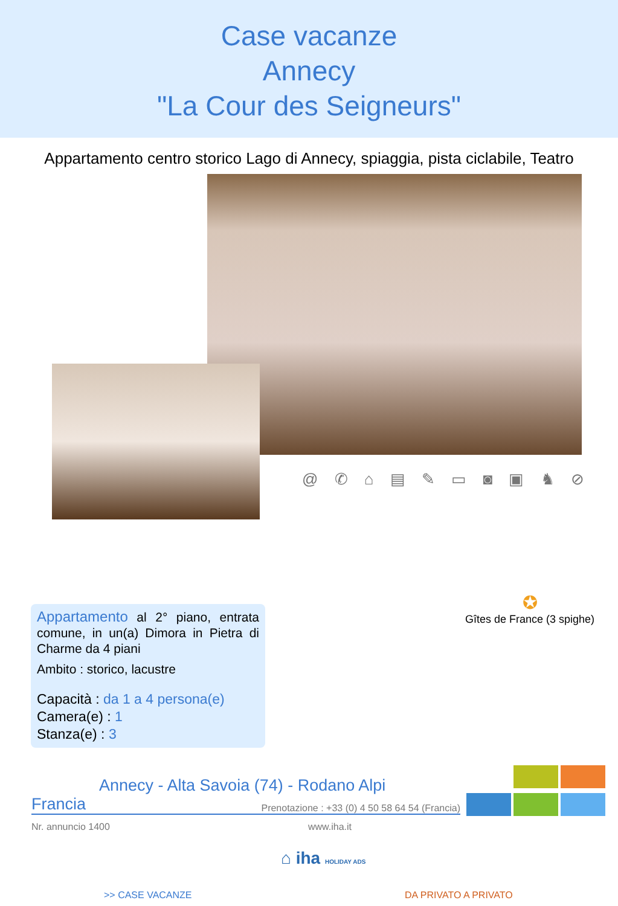Case vacanze
Annecy
"La Cour des Seigneurs"
Appartamento centro storico Lago di Annecy, spiaggia, pista ciclabile, Teatro
@ ✆ ⌂ ▤ ✎ ▭ ◙ ▣ ♞ ⊘
Appartamento al 2° piano, entrata comune, in un(a) Dimora in Pietra di Charme da 4 piani
Ambito : storico, lacustre
Capacità : da 1 a 4 persona(e)
Camera(e) : 1
Stanza(e) : 3
✪
Gîtes de France (3 spighe)
Annecy - Alta Savoia (74) - Rodano Alpi
Francia Prenotazione : +33 (0) 4 50 58 64 54 (Francia)
Nr. annuncio 1400 www.iha.it
⌂ iha HOLIDAY ADS
>> CASE VACANZE DA PRIVATO A PRIVATO